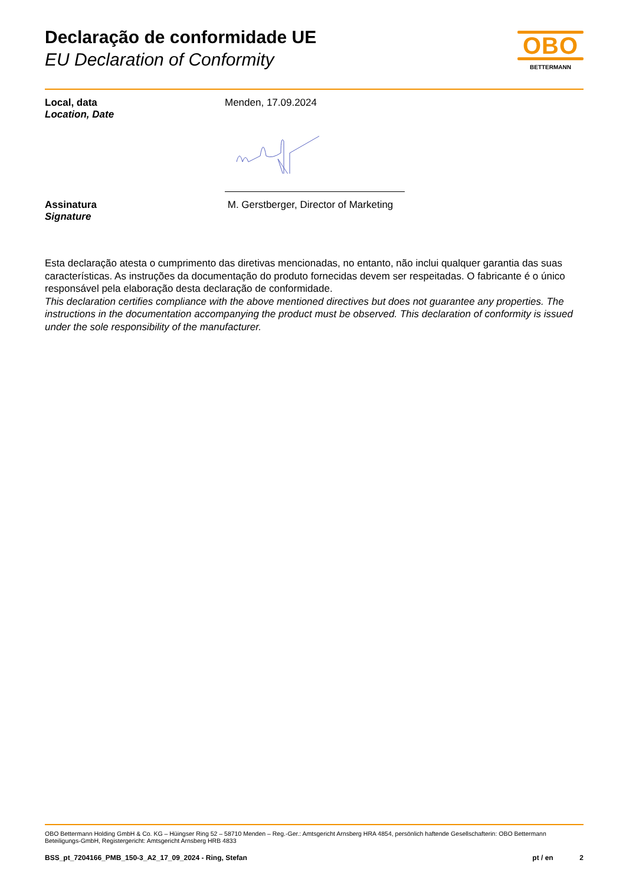Declaração de conformidade UE
EU Declaration of Conformity
OBO
BETTERMANN
Local, data
Location, Date
Menden, 17.09.2024
Assinatura
Signature
M. Gerstberger, Director of Marketing
Esta declaração atesta o cumprimento das diretivas mencionadas, no entanto, não inclui qualquer garantia das suas características. As instruções da documentação do produto fornecidas devem ser respeitadas. O fabricante é o único responsável pela elaboração desta declaração de conformidade.
This declaration certifies compliance with the above mentioned directives but does not guarantee any properties. The instructions in the documentation accompanying the product must be observed. This declaration of conformity is issued under the sole responsibility of the manufacturer.
OBO Bettermann Holding GmbH & Co. KG – Hüingser Ring 52 – 58710 Menden – Reg.-Ger.: Amtsgericht Arnsberg HRA 4854, persönlich haftende Gesellschafterin: OBO Bettermann Beteiligungs-GmbH, Registergericht: Amtsgericht Arnsberg HRB 4833
BSS_pt_7204166_PMB_150-3_A2_17_09_2024 - Ring, Stefan pt / en 2